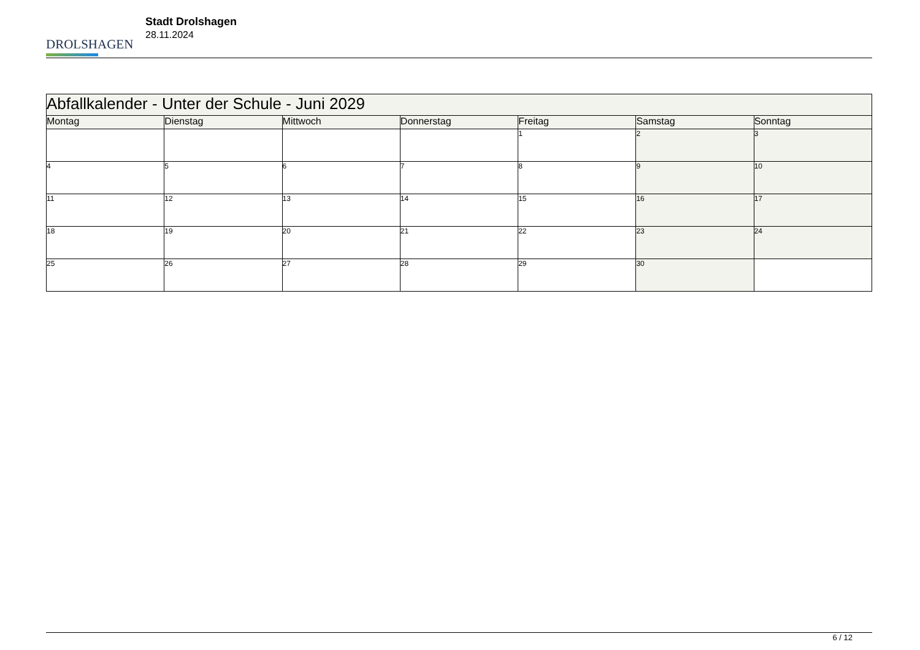DROLSHAGEN
Stadt Drolshagen
28.11.2024
| Abfallkalender - Unter der Schule - Juni 2029 | | | | | | |
| --- | --- | --- | --- | --- | --- | --- |
| Montag | Dienstag | Mittwoch | Donnerstag | Freitag | Samstag | Sonntag |
| | | | | 1 | 2 | 3 |
| 4 | 5 | 6 | 7 | 8 | 9 | 10 |
| 11 | 12 | 13 | 14 | 15 | 16 | 17 |
| 18 | 19 | 20 | 21 | 22 | 23 | 24 |
| 25 | 26 | 27 | 28 | 29 | 30 | |
6 / 12